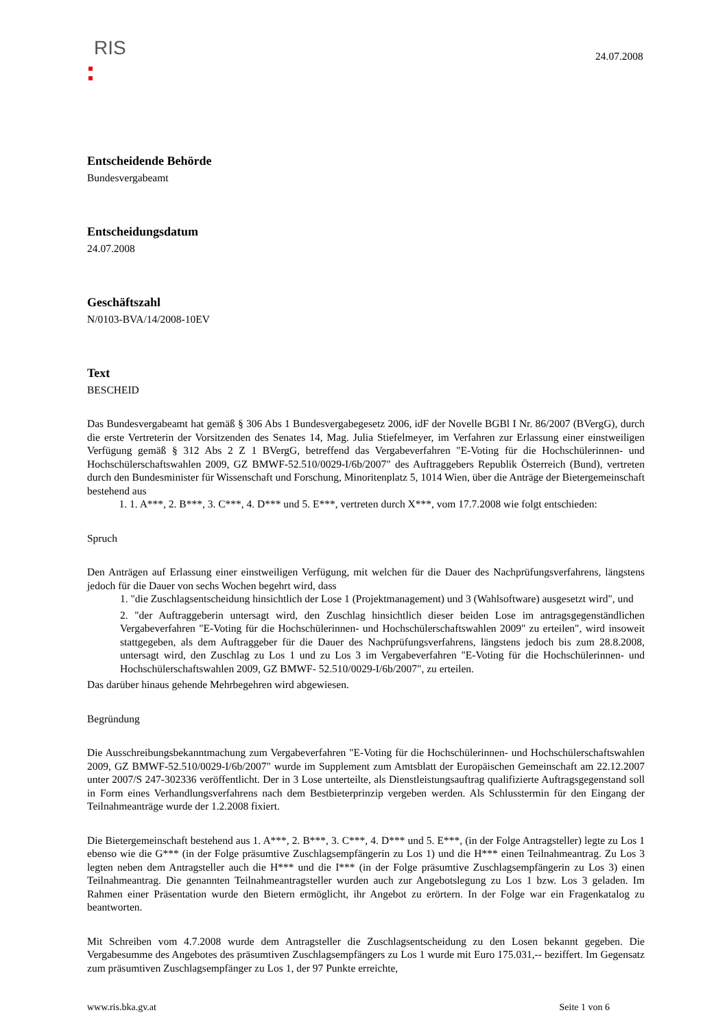RIS
24.07.2008
Entscheidende Behörde
Bundesvergabeamt
Entscheidungsdatum
24.07.2008
Geschäftszahl
N/0103-BVA/14/2008-10EV
Text
BESCHEID
Das Bundesvergabeamt hat gemäß § 306 Abs 1 Bundesvergabegesetz 2006, idF der Novelle BGBl I Nr. 86/2007 (BVergG), durch die erste Vertreterin der Vorsitzenden des Senates 14, Mag. Julia Stiefelmeyer, im Verfahren zur Erlassung einer einstweiligen Verfügung gemäß § 312 Abs 2 Z 1 BVergG, betreffend das Vergabeverfahren "E-Voting für die Hochschülerinnen- und Hochschülerschaftswahlen 2009, GZ BMWF-52.510/0029-I/6b/2007" des Auftraggebers Republik Österreich (Bund), vertreten durch den Bundesminister für Wissenschaft und Forschung, Minoritenplatz 5, 1014 Wien, über die Anträge der Bietergemeinschaft bestehend aus
1. 1. A***, 2. B***, 3. C***, 4. D*** und 5. E***, vertreten durch X***, vom 17.7.2008 wie folgt entschieden:
Spruch
Den Anträgen auf Erlassung einer einstweiligen Verfügung, mit welchen für die Dauer des Nachprüfungsverfahrens, längstens jedoch für die Dauer von sechs Wochen begehrt wird, dass
1. "die Zuschlagsentscheidung hinsichtlich der Lose 1 (Projektmanagement) und 3 (Wahlsoftware) ausgesetzt wird", und
2. "der Auftraggeberin untersagt wird, den Zuschlag hinsichtlich dieser beiden Lose im antragsgegenständlichen Vergabeverfahren "E-Voting für die Hochschülerinnen- und Hochschülerschaftswahlen 2009" zu erteilen", wird insoweit stattgegeben, als dem Auftraggeber für die Dauer des Nachprüfungsverfahrens, längstens jedoch bis zum 28.8.2008, untersagt wird, den Zuschlag zu Los 1 und zu Los 3 im Vergabeverfahren "E-Voting für die Hochschülerinnen- und Hochschülerschaftswahlen 2009, GZ BMWF- 52.510/0029-I/6b/2007", zu erteilen.
Das darüber hinaus gehende Mehrbegehren wird abgewiesen.
Begründung
Die Ausschreibungsbekanntmachung zum Vergabeverfahren "E-Voting für die Hochschülerinnen- und Hochschülerschaftswahlen 2009, GZ BMWF-52.510/0029-I/6b/2007" wurde im Supplement zum Amtsblatt der Europäischen Gemeinschaft am 22.12.2007 unter 2007/S 247-302336 veröffentlicht. Der in 3 Lose unterteilte, als Dienstleistungsauftrag qualifizierte Auftragsgegenstand soll in Form eines Verhandlungsverfahrens nach dem Bestbieterprinzip vergeben werden. Als Schlusstermin für den Eingang der Teilnahmeanträge wurde der 1.2.2008 fixiert.
Die Bietergemeinschaft bestehend aus 1. A***, 2. B***, 3. C***, 4. D*** und 5. E***, (in der Folge Antragsteller) legte zu Los 1 ebenso wie die G*** (in der Folge präsumtive Zuschlagsempfängerin zu Los 1) und die H*** einen Teilnahmeantrag. Zu Los 3 legten neben dem Antragsteller auch die H*** und die I*** (in der Folge präsumtive Zuschlagsempfängerin zu Los 3) einen Teilnahmeantrag. Die genannten Teilnahmeantragsteller wurden auch zur Angebotslegung zu Los 1 bzw. Los 3 geladen. Im Rahmen einer Präsentation wurde den Bietern ermöglicht, ihr Angebot zu erörtern. In der Folge war ein Fragenkatalog zu beantworten.
Mit Schreiben vom 4.7.2008 wurde dem Antragsteller die Zuschlagsentscheidung zu den Losen bekannt gegeben. Die Vergabesumme des Angebotes des präsumtiven Zuschlagsempfängers zu Los 1 wurde mit Euro 175.031,-- beziffert. Im Gegensatz zum präsumtiven Zuschlagsempfänger zu Los 1, der 97 Punkte erreichte,
www.ris.bka.gv.at Seite 1 von 6